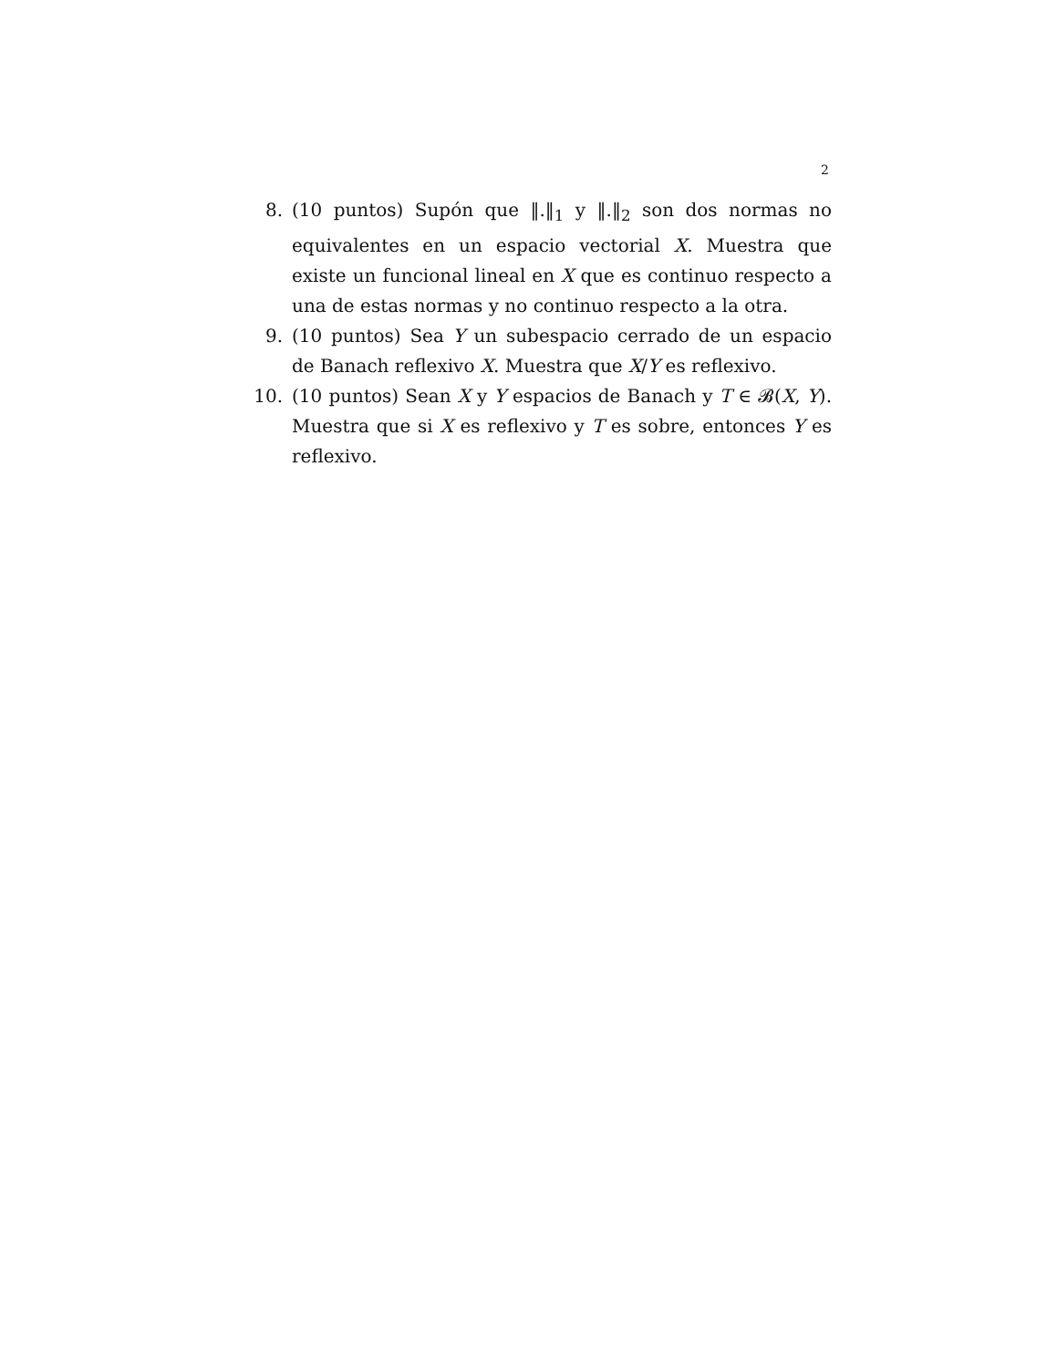2
8. (10 puntos) Supón que ‖.‖<sub>1</sub> y ‖.‖<sub>2</sub> son dos normas no equivalentes en un espacio vectorial X. Muestra que existe un funcional lineal en X que es continuo respecto a una de estas normas y no continuo respecto a la otra.
9. (10 puntos) Sea Y un subespacio cerrado de un espacio de Banach reflexivo X. Muestra que X/Y es reflexivo.
10. (10 puntos) Sean X y Y espacios de Banach y T ∈ 𝓑(X, Y). Muestra que si X es reflexivo y T es sobre, entonces Y es reflexivo.